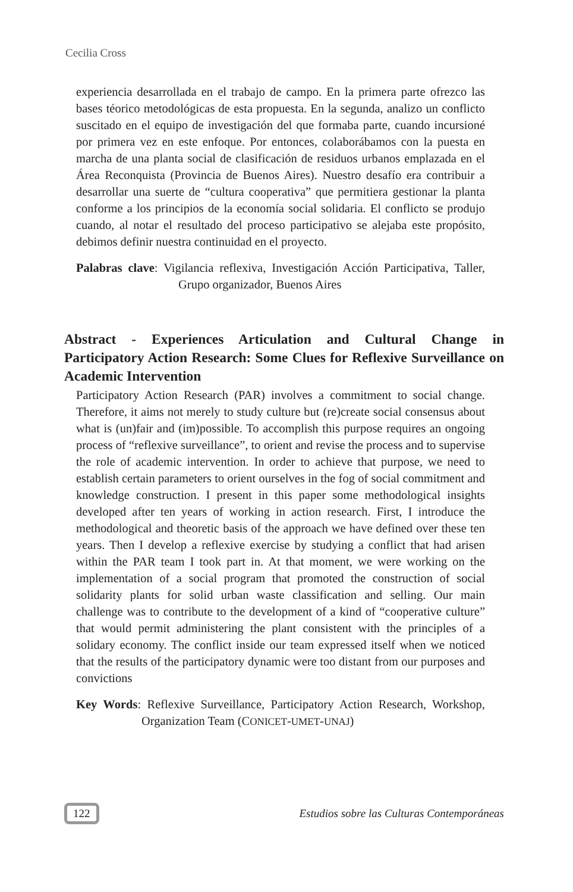Cecilia Cross
experiencia desarrollada en el trabajo de campo. En la primera parte ofrezco las bases téorico metodológicas de esta propuesta. En la segunda, analizo un conflicto suscitado en el equipo de investigación del que formaba parte, cuando incursioné por primera vez en este enfoque. Por entonces, colaborábamos con la puesta en marcha de una planta social de clasificación de residuos urbanos emplazada en el Área Reconquista (Provincia de Buenos Aires). Nuestro desafío era contribuir a desarrollar una suerte de “cultura cooperativa” que permitiera gestionar la planta conforme a los principios de la economía social solidaria. El conflicto se produjo cuando, al notar el resultado del proceso participativo se alejaba este propósito, debimos definir nuestra continuidad en el proyecto.
Palabras clave: Vigilancia reflexiva, Investigación Acción Participativa, Taller, Grupo organizador, Buenos Aires
Abstract - Experiences Articulation and Cultural Change in Participatory Action Research: Some Clues for Reflexive Surveillance on Academic Intervention
Participatory Action Research (PAR) involves a commitment to social change. Therefore, it aims not merely to study culture but (re)create social consensus about what is (un)fair and (im)possible. To accomplish this purpose requires an ongoing process of “reflexive surveillance”, to orient and revise the process and to supervise the role of academic intervention. In order to achieve that purpose, we need to establish certain parameters to orient ourselves in the fog of social commitment and knowledge construction. I present in this paper some methodological insights developed after ten years of working in action research. First, I introduce the methodological and theoretic basis of the approach we have defined over these ten years. Then I develop a reflexive exercise by studying a conflict that had arisen within the PAR team I took part in. At that moment, we were working on the implementation of a social program that promoted the construction of social solidarity plants for solid urban waste classification and selling. Our main challenge was to contribute to the development of a kind of “cooperative culture” that would permit administering the plant consistent with the principles of a solidary economy. The conflict inside our team expressed itself when we noticed that the results of the participatory dynamic were too distant from our purposes and convictions
Key Words: Reflexive Surveillance, Participatory Action Research, Workshop, Organization Team (CONICET-UMET-UNAJ)
122 Estudios sobre las Culturas Contemporáneas